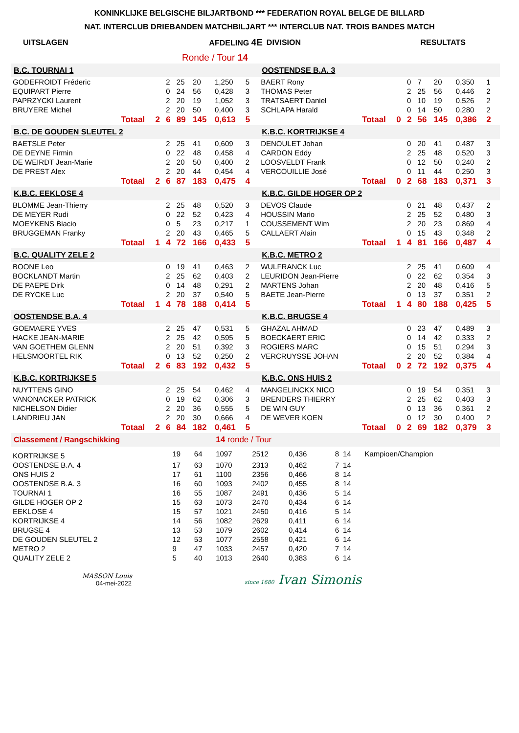KONINKLIJKE BELGISCHE BILJARTBOND *** FEDERATION ROYAL BELGE DE BILLARD
NAT. INTERCLUB DRIEBANDEN MATCHBILJART *** INTERCLUB NAT. TROIS BANDES MATCH
| UITSLAGEN | AFDELING 4E | DIVISION | RESULTATS |
| | Ronde / Tour 14 | | |
| B.C. TOURNAI 1 | | | | | | | | | OOSTENDSE B.A. 3 | | | | | | | | |
| GODEFROIDT Fréderic | | | 2 | 25 | 20 | 1,250 | 5 | | BAERT Rony | | | 0 | 7 | 20 | 0,350 | 1 | |
| EQUIPART Pierre | | | 0 | 24 | 56 | 0,428 | 3 | | THOMAS Peter | | | 2 | 25 | 56 | 0,446 | 2 | |
| PAPRZYCKI Laurent | | | 2 | 20 | 19 | 1,052 | 3 | | TRATSAERT Daniel | | | 0 | 10 | 19 | 0,526 | 2 | |
| BRUYERE Michel | | | 2 | 20 | 50 | 0,400 | 3 | | SCHLAPA Harald | | | 0 | 14 | 50 | 0,280 | 2 | |
| | Totaal | 2 | 6 | 89 | 145 | 0,613 | 5 | | | Totaal | 0 | 2 | 56 | 145 | 0,386 | 2 | |
| B.C. DE GOUDEN SLEUTEL 2 | | | | | | | | | K.B.C. KORTRIJKSE 4 | | | | | | | | |
| BAETSLE Peter | | | 2 | 25 | 41 | 0,609 | 3 | | DENOULET Johan | | | 0 | 20 | 41 | 0,487 | 3 | |
| DE DEYNE Firmin | | | 0 | 22 | 48 | 0,458 | 4 | | CARDON Eddy | | | 2 | 25 | 48 | 0,520 | 3 | |
| DE WEIRDT Jean-Marie | | | 2 | 20 | 50 | 0,400 | 2 | | LOOSVELDT Frank | | | 0 | 12 | 50 | 0,240 | 2 | |
| DE PREST Alex | | | 2 | 20 | 44 | 0,454 | 4 | | VERCOUILLIE José | | | 0 | 11 | 44 | 0,250 | 3 | |
| | Totaal | 2 | 6 | 87 | 183 | 0,475 | 4 | | | Totaal | 0 | 2 | 68 | 183 | 0,371 | 3 | |
| K.B.C. EEKLOSE 4 | | | | | | | | | K.B.C. GILDE HOGER OP 2 | | | | | | | | |
| BLOMME Jean-Thierry | | | 2 | 25 | 48 | 0,520 | 3 | | DEVOS Claude | | | 0 | 21 | 48 | 0,437 | 2 | |
| DE MEYER Rudi | | | 0 | 22 | 52 | 0,423 | 4 | | HOUSSIN Mario | | | 2 | 25 | 52 | 0,480 | 3 | |
| MOEYKENS Biacio | | | 0 | 5 | 23 | 0,217 | 1 | | COUSSEMENT Wim | | | 2 | 20 | 23 | 0,869 | 4 | |
| BRUGGEMAN Franky | | | 2 | 20 | 43 | 0,465 | 5 | | CALLAERT Alain | | | 0 | 15 | 43 | 0,348 | 2 | |
| | Totaal | 1 | 4 | 72 | 166 | 0,433 | 5 | | | Totaal | 1 | 4 | 81 | 166 | 0,487 | 4 | |
| B.C. QUALITY ZELE 2 | | | | | | | | | K.B.C. METRO 2 | | | | | | | | |
| BOONE Leo | | | 0 | 19 | 41 | 0,463 | 2 | | WULFRANCK Luc | | | 2 | 25 | 41 | 0,609 | 4 | |
| BOCKLANDT Martin | | | 2 | 25 | 62 | 0,403 | 2 | | LEURIDON Jean-Pierre | | | 0 | 22 | 62 | 0,354 | 3 | |
| DE PAEPE Dirk | | | 0 | 14 | 48 | 0,291 | 2 | | MARTENS Johan | | | 2 | 20 | 48 | 0,416 | 5 | |
| DE RYCKE Luc | | | 2 | 20 | 37 | 0,540 | 5 | | BAETE Jean-Pierre | | | 0 | 13 | 37 | 0,351 | 2 | |
| | Totaal | 1 | 4 | 78 | 188 | 0,414 | 5 | | | Totaal | 1 | 4 | 80 | 188 | 0,425 | 5 | |
| OOSTENDSE B.A. 4 | | | | | | | | | K.B.C. BRUGSE 4 | | | | | | | | |
| GOEMAERE YVES | | | 2 | 25 | 47 | 0,531 | 5 | | GHAZAL AHMAD | | | 0 | 23 | 47 | 0,489 | 3 | |
| HACKE JEAN-MARIE | | | 2 | 25 | 42 | 0,595 | 5 | | BOECKAERT ERIC | | | 0 | 14 | 42 | 0,333 | 2 | |
| VAN GOETHEM GLENN | | | 2 | 20 | 51 | 0,392 | 3 | | ROGIERS MARC | | | 0 | 15 | 51 | 0,294 | 3 | |
| HELSMOORTEL RIK | | | 0 | 13 | 52 | 0,250 | 2 | | VERCRUYSSE JOHAN | | | 2 | 20 | 52 | 0,384 | 4 | |
| | Totaal | 2 | 6 | 83 | 192 | 0,432 | 5 | | | Totaal | 0 | 2 | 72 | 192 | 0,375 | 4 | |
| K.B.C. KORTRIJKSE 5 | | | | | | | | | K.B.C. ONS HUIS 2 | | | | | | | | |
| NUYTTENS GINO | | | 2 | 25 | 54 | 0,462 | 4 | | MANGELINCKX NICO | | | 0 | 19 | 54 | 0,351 | 3 | |
| VANONACKER PATRICK | | | 0 | 19 | 62 | 0,306 | 3 | | BRENDERS THIERRY | | | 2 | 25 | 62 | 0,403 | 3 | |
| NICHELSON Didier | | | 2 | 20 | 36 | 0,555 | 5 | | DE WIN GUY | | | 0 | 13 | 36 | 0,361 | 2 | |
| LANDRIEU JAN | | | 2 | 20 | 30 | 0,666 | 4 | | DE WEVER KOEN | | | 0 | 12 | 30 | 0,400 | 2 | |
| | Totaal | 2 | 6 | 84 | 182 | 0,461 | 5 | | | Totaal | 0 | 2 | 69 | 182 | 0,379 | 3 | |
| Classement / Rangschikking | | | 14 ronde / Tour | | | | | | |
| KORTRIJKSE 5 | 19 | 64 | 1097 | 2512 | 0,436 | 8 | 14 | Kampioen/Champion | |
| OOSTENDSE B.A. 4 | 17 | 63 | 1070 | 2313 | 0,462 | 7 | 14 | | |
| ONS HUIS 2 | 17 | 61 | 1100 | 2356 | 0,466 | 8 | 14 | | |
| OOSTENDSE B.A. 3 | 16 | 60 | 1093 | 2402 | 0,455 | 8 | 14 | | |
| TOURNAI 1 | 16 | 55 | 1087 | 2491 | 0,436 | 5 | 14 | | |
| GILDE HOGER OP 2 | 15 | 63 | 1073 | 2470 | 0,434 | 6 | 14 | | |
| EEKLOSE 4 | 15 | 57 | 1021 | 2450 | 0,416 | 5 | 14 | | |
| KORTRIJKSE 4 | 14 | 56 | 1082 | 2629 | 0,411 | 6 | 14 | | |
| BRUGSE 4 | 13 | 53 | 1079 | 2602 | 0,414 | 6 | 14 | | |
| DE GOUDEN SLEUTEL 2 | 12 | 53 | 1077 | 2558 | 0,421 | 6 | 14 | | |
| METRO 2 | 9 | 47 | 1033 | 2457 | 0,420 | 7 | 14 | | |
| QUALITY ZELE 2 | 5 | 40 | 1013 | 2640 | 0,383 | 6 | 14 | | |
MASSON Louis
04-mei-2022
since 1680 Ivan Simonis